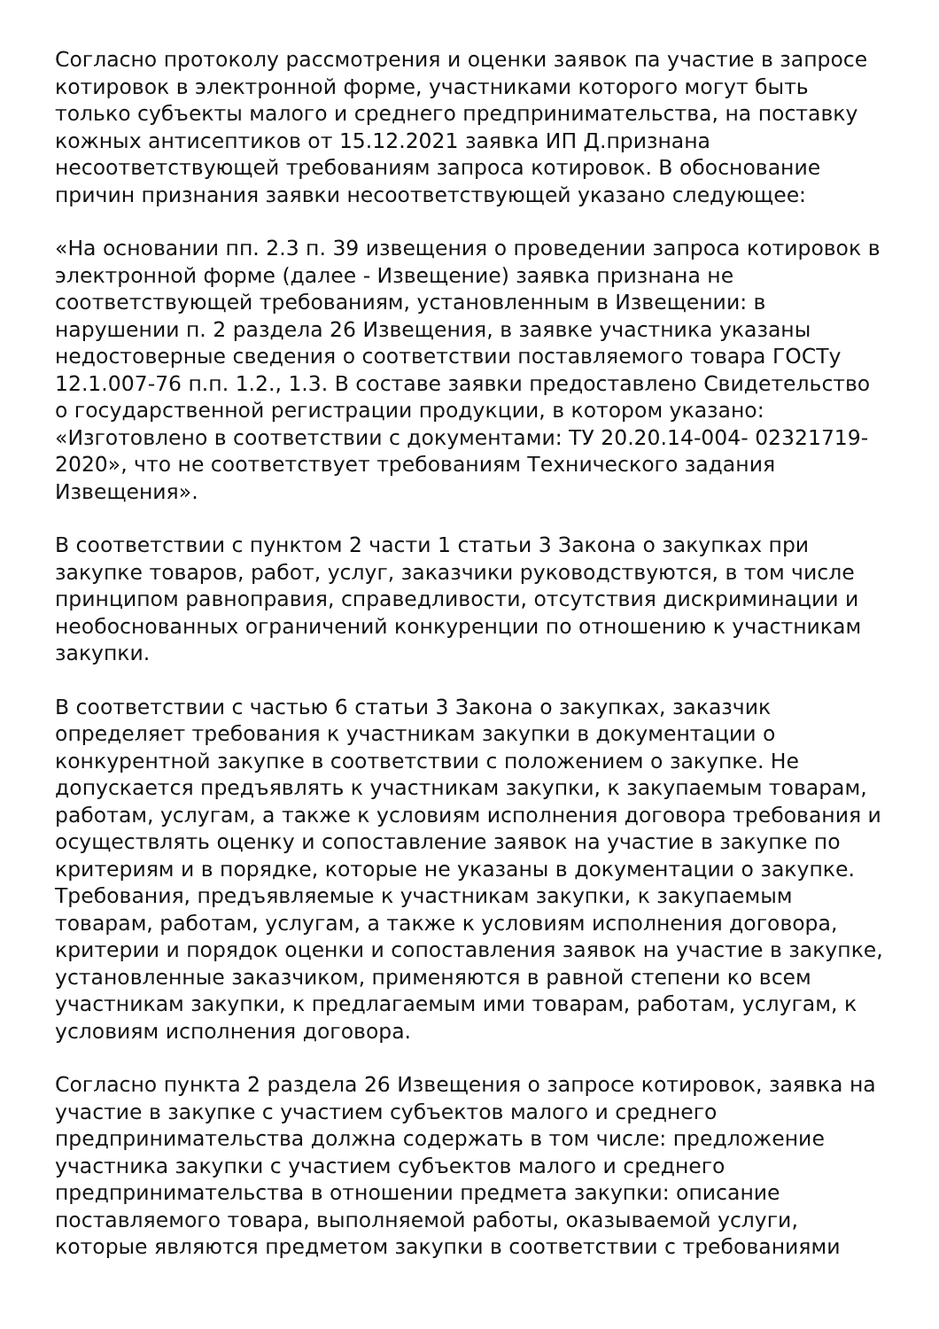Согласно протоколу рассмотрения и оценки заявок па участие в запросе котировок в электронной форме, участниками которого могут быть только субъекты малого и среднего предпринимательства, на поставку кожных антисептиков от 15.12.2021 заявка ИП Д.признана несоответствующей требованиям запроса котировок. В обоснование причин признания заявки несоответствующей указано следующее:
«На основании пп. 2.3 п. 39 извещения о проведении запроса котировок в электронной форме (далее - Извещение) заявка признана не соответствующей требованиям, установленным в Извещении: в нарушении п. 2 раздела 26 Извещения, в заявке участника указаны недостоверные сведения о соответствии поставляемого товара ГОСТу 12.1.007-76 п.п. 1.2., 1.3. В составе заявки предоставлено Свидетельство о государственной регистрации продукции, в котором указано: «Изготовлено в соответствии с документами: ТУ 20.20.14-004- 02321719-2020», что не соответствует требованиям Технического задания Извещения».
В соответствии с пунктом 2 части 1 статьи 3 Закона о закупках при закупке товаров, работ, услуг, заказчики руководствуются, в том числе принципом равноправия, справедливости, отсутствия дискриминации и необоснованных ограничений конкуренции по отношению к участникам закупки.
В соответствии с частью 6 статьи 3 Закона о закупках, заказчик определяет требования к участникам закупки в документации о конкурентной закупке в соответствии с положением о закупке. Не допускается предъявлять к участникам закупки, к закупаемым товарам, работам, услугам, а также к условиям исполнения договора требования и осуществлять оценку и сопоставление заявок на участие в закупке по критериям и в порядке, которые не указаны в документации о закупке. Требования, предъявляемые к участникам закупки, к закупаемым товарам, работам, услугам, а также к условиям исполнения договора, критерии и порядок оценки и сопоставления заявок на участие в закупке, установленные заказчиком, применяются в равной степени ко всем участникам закупки, к предлагаемым ими товарам, работам, услугам, к условиям исполнения договора.
Согласно пункта 2 раздела 26 Извещения о запросе котировок, заявка на участие в закупке с участием субъектов малого и среднего предпринимательства должна содержать в том числе: предложение участника закупки с участием субъектов малого и среднего предпринимательства в отношении предмета закупки: описание поставляемого товара, выполняемой работы, оказываемой услуги, которые являются предметом закупки в соответствии с требованиями